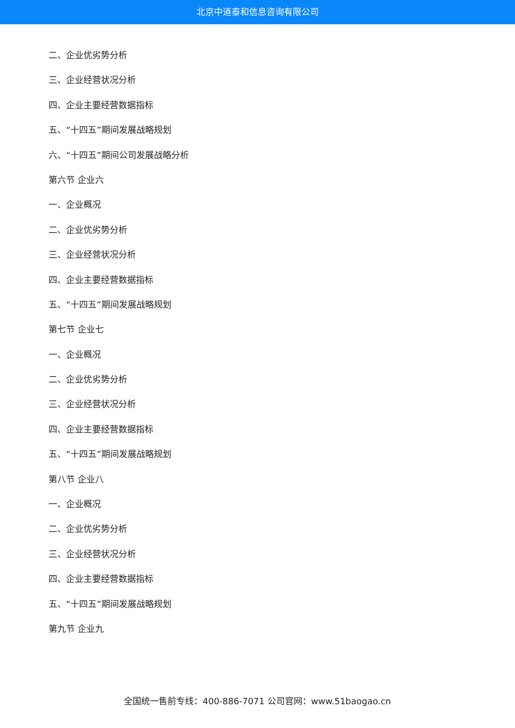北京中道泰和信息咨询有限公司
二、企业优劣势分析
三、企业经营状况分析
四、企业主要经营数据指标
五、“十四五”期间发展战略规划
六、“十四五”期间公司发展战略分析
第六节 企业六
一、企业概况
二、企业优劣势分析
三、企业经营状况分析
四、企业主要经营数据指标
五、“十四五”期间发展战略规划
第七节 企业七
一、企业概况
二、企业优劣势分析
三、企业经营状况分析
四、企业主要经营数据指标
五、“十四五”期间发展战略规划
第八节 企业八
一、企业概况
二、企业优劣势分析
三、企业经营状况分析
四、企业主要经营数据指标
五、“十四五”期间发展战略规划
第九节 企业九
全国统一售前专线：400-886-7071 公司官网：www.51baogao.cn